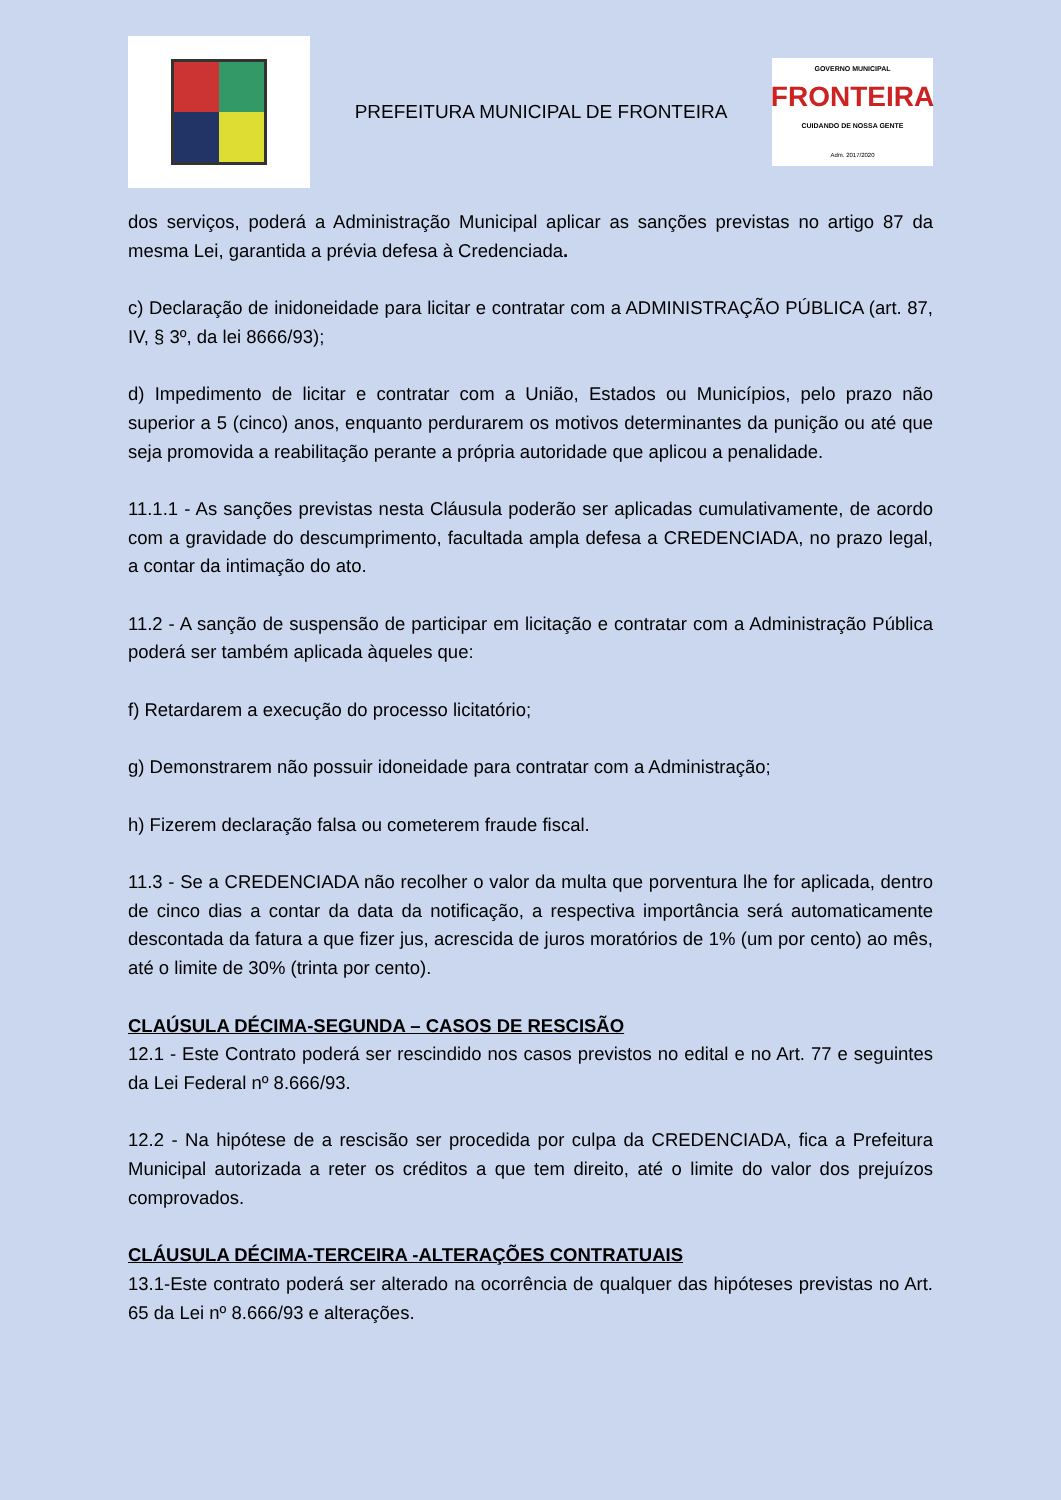PREFEITURA MUNICIPAL DE FRONTEIRA
GOVERNO MUNICIPAL
FRONTEIRA
CUIDANDO DE NOSSA GENTE
Adm. 2017/2020
dos serviços, poderá a Administração Municipal aplicar as sanções previstas no artigo 87 da mesma Lei, garantida a prévia defesa à Credenciada.
c) Declaração de inidoneidade para licitar e contratar com a ADMINISTRAÇÃO PÚBLICA (art. 87, IV, § 3º, da lei 8666/93);
d) Impedimento de licitar e contratar com a União, Estados ou Municípios, pelo prazo não superior a 5 (cinco) anos, enquanto perdurarem os motivos determinantes da punição ou até que seja promovida a reabilitação perante a própria autoridade que aplicou a penalidade.
11.1.1 - As sanções previstas nesta Cláusula poderão ser aplicadas cumulativamente, de acordo com a gravidade do descumprimento, facultada ampla defesa a CREDENCIADA, no prazo legal, a contar da intimação do ato.
11.2 - A sanção de suspensão de participar em licitação e contratar com a Administração Pública poderá ser também aplicada àqueles que:
f) Retardarem a execução do processo licitatório;
g) Demonstrarem não possuir idoneidade para contratar com a Administração;
h) Fizerem declaração falsa ou cometerem fraude fiscal.
11.3 - Se a CREDENCIADA não recolher o valor da multa que porventura lhe for aplicada, dentro de cinco dias a contar da data da notificação, a respectiva importância será automaticamente descontada da fatura a que fizer jus, acrescida de juros moratórios de 1% (um por cento) ao mês, até o limite de 30% (trinta por cento).
CLAÚSULA DÉCIMA-SEGUNDA – CASOS DE RESCISÃO
12.1 - Este Contrato poderá ser rescindido nos casos previstos no edital e no Art. 77 e seguintes da Lei Federal nº 8.666/93.
12.2 - Na hipótese de a rescisão ser procedida por culpa da CREDENCIADA, fica a Prefeitura Municipal autorizada a reter os créditos a que tem direito, até o limite do valor dos prejuízos comprovados.
CLÁUSULA DÉCIMA-TERCEIRA -ALTERAÇÕES CONTRATUAIS
13.1-Este contrato poderá ser alterado na ocorrência de qualquer das hipóteses previstas no Art. 65 da Lei nº 8.666/93 e alterações.